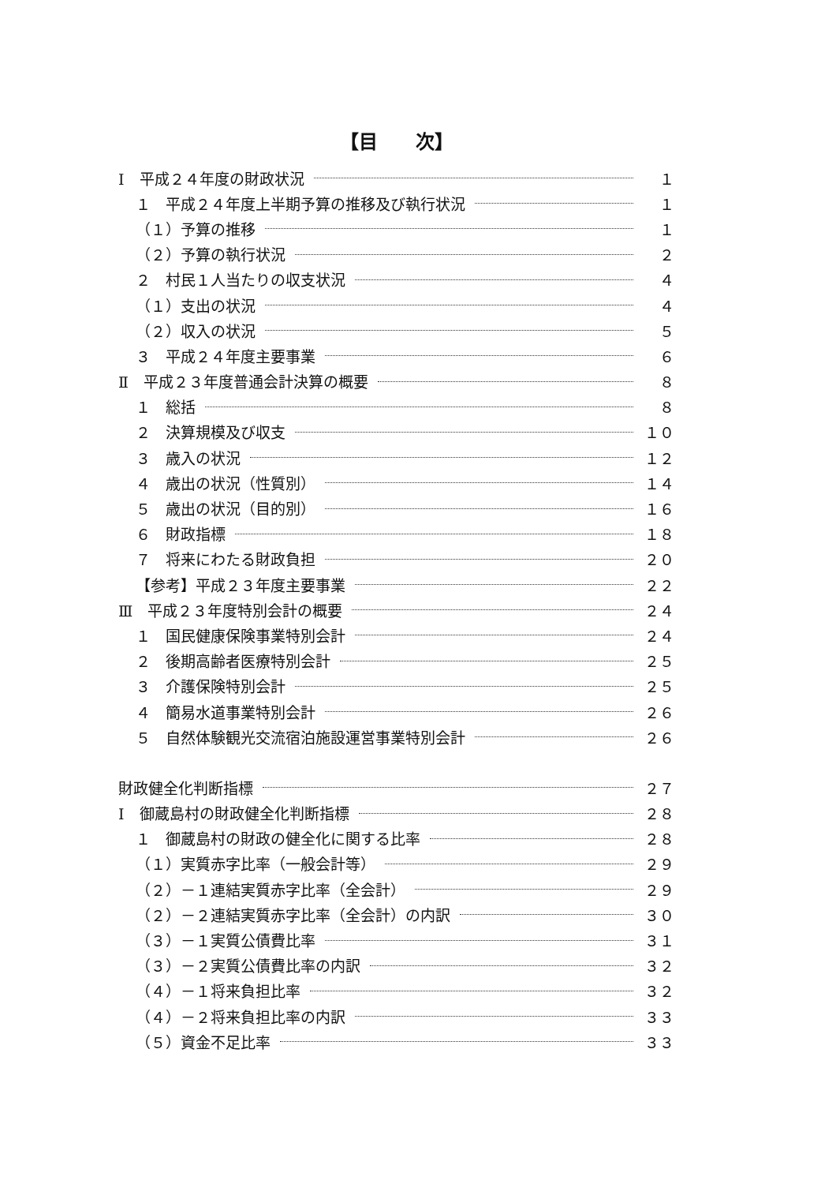【目　　次】
Ⅰ　平成２４年度の財政状況 １
１　平成２４年度上半期予算の推移及び執行状況 １
（１）予算の推移 １
（２）予算の執行状況 ２
２　村民１人当たりの収支状況 ４
（１）支出の状況 ４
（２）収入の状況 ５
３　平成２４年度主要事業 ６
Ⅱ　平成２３年度普通会計決算の概要 ８
１　総括 ８
２　決算規模及び収支 １０
３　歳入の状況 １２
４　歳出の状況（性質別） １４
５　歳出の状況（目的別） １６
６　財政指標 １８
７　将来にわたる財政負担 ２０
【参考】平成２３年度主要事業 ２２
Ⅲ　平成２３年度特別会計の概要 ２４
１　国民健康保険事業特別会計 ２４
２　後期高齢者医療特別会計 ２５
３　介護保険特別会計 ２５
４　簡易水道事業特別会計 ２６
５　自然体験観光交流宿泊施設運営事業特別会計 ２６
財政健全化判断指標 ２７
Ⅰ　御蔵島村の財政健全化判断指標 ２８
１　御蔵島村の財政の健全化に関する比率 ２８
（１）実質赤字比率（一般会計等） ２９
（２）－１連結実質赤字比率（全会計） ２９
（２）－２連結実質赤字比率（全会計）の内訳 ３０
（３）－１実質公債費比率 ３１
（３）－２実質公債費比率の内訳 ３２
（４）－１将来負担比率 ３２
（４）－２将来負担比率の内訳 ３３
（５）資金不足比率 ３３